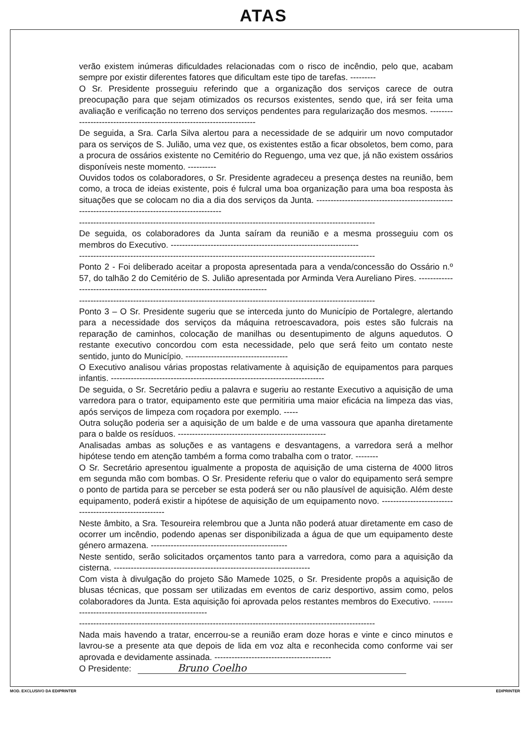ATAS
verão existem inúmeras dificuldades relacionadas com o risco de incêndio, pelo que, acabam sempre por existir diferentes fatores que dificultam este tipo de tarefas. ---------
O Sr. Presidente prosseguiu referindo que a organização dos serviços carece de outra preocupação para que sejam otimizados os recursos existentes, sendo que, irá ser feita uma avaliação e verificação no terreno dos serviços pendentes para regularização dos mesmos. ----------------------------------------------------------------------
De seguida, a Sra. Carla Silva alertou para a necessidade de se adquirir um novo computador para os serviços de S. Julião, uma vez que, os existentes estão a ficar obsoletos, bem como, para a procura de ossários existente no Cemitério do Reguengo, uma vez que, já não existem ossários disponíveis neste momento. ----------
Ouvidos todos os colaboradores, o Sr. Presidente agradeceu a presença destes na reunião, bem como, a troca de ideias existente, pois é fulcral uma boa organização para uma boa resposta às situações que se colocam no dia a dia dos serviços da Junta. --------------------------------------------------------------------------------------------------
--------------------------------------------------------------------------------------------------------
De seguida, os colaboradores da Junta saíram da reunião e a mesma prosseguiu com os membros do Executivo. ------------------------------------------------------------------
--------------------------------------------------------------------------------------------------------
Ponto 2 - Foi deliberado aceitar a proposta apresentada para a venda/concessão do Ossário n.º 57, do talhão 2 do Cemitério de S. Julião apresentada por Arminda Vera Aureliano Pires. ------------------------------------------------------------------------------
--------------------------------------------------------------------------------------------------------
Ponto 3 – O Sr. Presidente sugeriu que se interceda junto do Município de Portalegre, alertando para a necessidade dos serviços da máquina retroescavadora, pois estes são fulcrais na reparação de caminhos, colocação de manilhas ou desentupimento de alguns aquedutos. O restante executivo concordou com esta necessidade, pelo que será feito um contato neste sentido, junto do Município. ------------------------------------
O Executivo analisou várias propostas relativamente à aquisição de equipamentos para parques infantis. ---------------------------------------------------------------------------
De seguida, o Sr. Secretário pediu a palavra e sugeriu ao restante Executivo a aquisição de uma varredora para o trator, equipamento este que permitiria uma maior eficácia na limpeza das vias, após serviços de limpeza com roçadora por exemplo. -----
Outra solução poderia ser a aquisição de um balde e de uma vassoura que apanha diretamente para o balde os resíduos. ----------------------------------------------------
Analisadas ambas as soluções e as vantagens e desvantagens, a varredora será a melhor hipótese tendo em atenção também a forma como trabalha com o trator. --------
O Sr. Secretário apresentou igualmente a proposta de aquisição de uma cisterna de 4000 litros em segunda mão com bombas. O Sr. Presidente referiu que o valor do equipamento será sempre o ponto de partida para se perceber se esta poderá ser ou não plausível de aquisição. Além deste equipamento, poderá existir a hipótese de aquisição de um equipamento novo. -------------------------------------------------------
Neste âmbito, a Sra. Tesoureira relembrou que a Junta não poderá atuar diretamente em caso de ocorrer um incêndio, podendo apenas ser disponibilizada a água de que um equipamento deste género armazena. ------------------------------------------------
Neste sentido, serão solicitados orçamentos tanto para a varredora, como para a aquisição da cisterna. ---------------------------------------------------------------------
Com vista à divulgação do projeto São Mamede 1025, o Sr. Presidente propôs a aquisição de blusas técnicas, que possam ser utilizadas em eventos de cariz desportivo, assim como, pelos colaboradores da Junta. Esta aquisição foi aprovada pelos restantes membros do Executivo. ----------------------------------------------------
--------------------------------------------------------------------------------------------------------
Nada mais havendo a tratar, encerrou-se a reunião eram doze horas e vinte e cinco minutos e lavrou-se a presente ata que depois de lida em voz alta e reconhecida como conforme vai ser aprovada e devidamente assinada. -----------------------------------------
O Presidente: Bruno Coelho
MOD. EXCLUSIVO DA EDIPRINTER EDIPRINTER